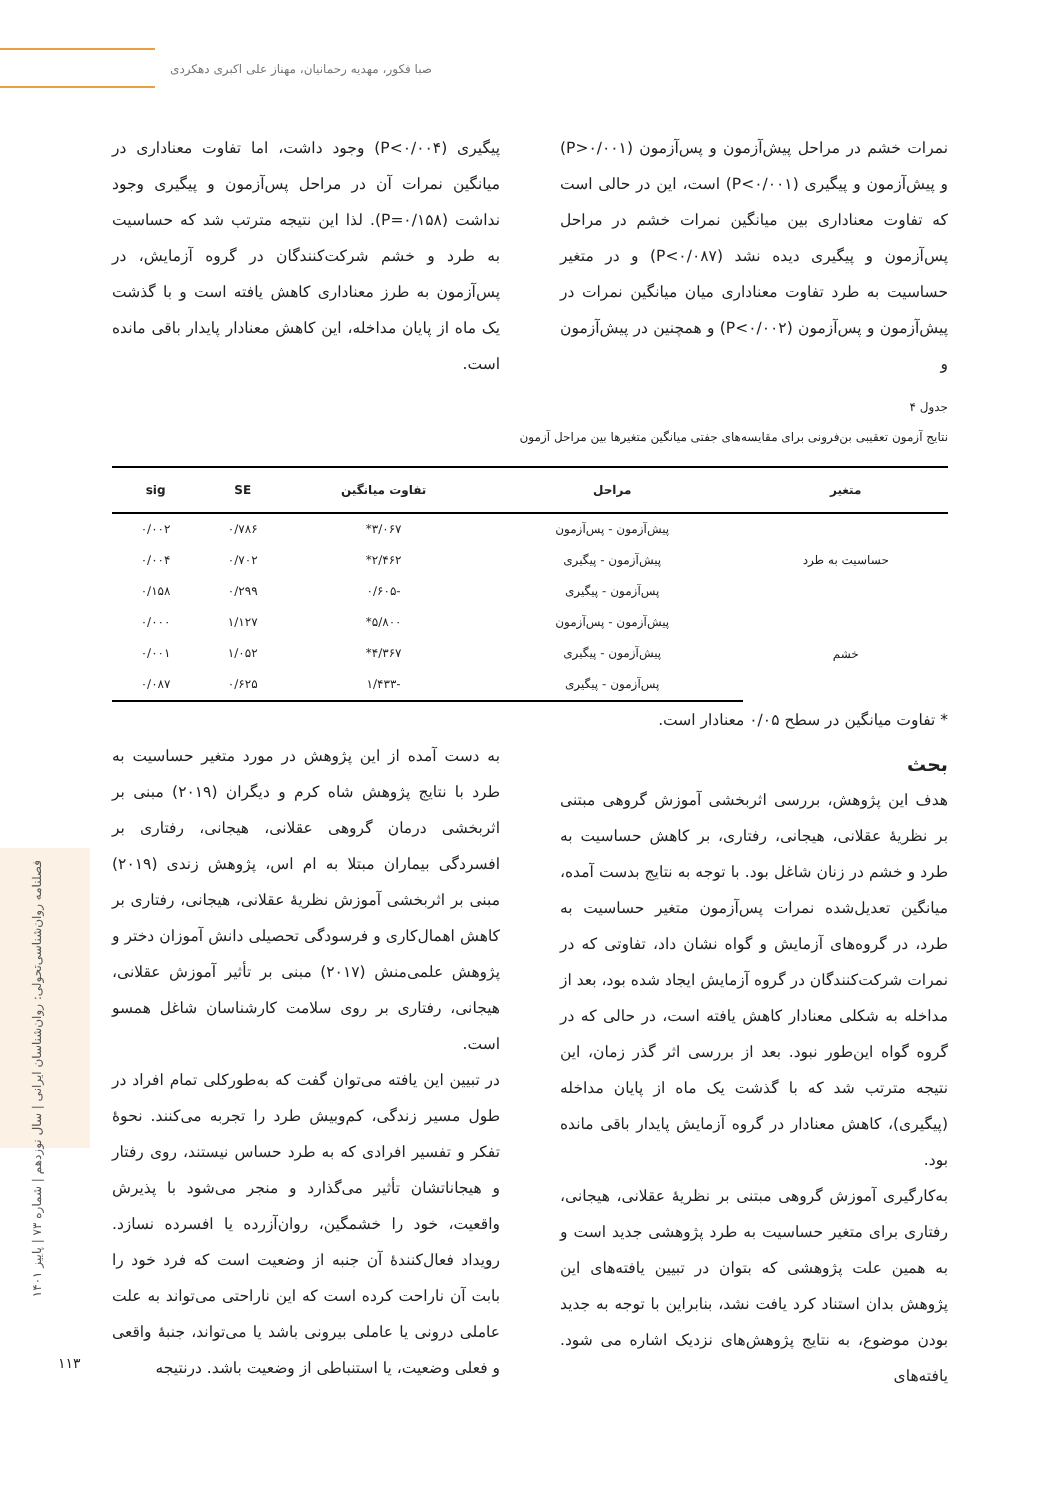صبا فکور، مهدیه رحمانیان، مهناز علی اکبری دهکردی
فصلنامه روان‌شناسی‌تحولی: روان‌شناسان ایرانی | سال نوزدهم | شماره ۷۳ | پاییز ۱۴۰۱
۱۱۳
نمرات خشم در مراحل پیش‌آزمون و پس‌آزمون (P>۰/۰۰۱) و پیش‌آزمون و پیگیری (P<۰/۰۰۱) است، این در حالی است که تفاوت معناداری بین میانگین نمرات خشم در مراحل پس‌آزمون و پیگیری دیده نشد (P<۰/۰۸۷) و در متغیر حساسیت به طرد تفاوت معناداری میان میانگین نمرات در پیش‌آزمون و پس‌آزمون (P<۰/۰۰۲) و همچنین در پیش‌آزمون و
پیگیری (P<۰/۰۰۴) وجود داشت، اما تفاوت معناداری در میانگین نمرات آن در مراحل پس‌آزمون و پیگیری وجود نداشت (P=۰/۱۵۸). لذا این نتیجه مترتب شد که حساسیت به طرد و خشم شرکت‌کنندگان در گروه آزمایش، در پس‌آزمون به طرز معناداری کاهش یافته است و با گذشت یک ماه از پایان مداخله، این کاهش معنادار پایدار باقی مانده است.
جدول ۴
نتایج آزمون تعقیبی بن‌فرونی برای مقایسه‌های جفتی میانگین متغیرها بین مراحل آزمون
| متغیر | مراحل | تفاوت میانگین | SE | sig |
| --- | --- | --- | --- | --- |
| حساسیت به طرد | پیش‌آزمون - پس‌آزمون | ۳/۰۶۷* | ۰/۷۸۶ | ۰/۰۰۲ |
| | پیش‌آزمون - پیگیری | ۲/۴۶۲* | ۰/۷۰۲ | ۰/۰۰۴ |
| | پس‌آزمون - پیگیری | -۰/۶۰۵ | ۰/۲۹۹ | ۰/۱۵۸ |
| خشم | پیش‌آزمون - پس‌آزمون | ۵/۸۰۰* | ۱/۱۲۷ | ۰/۰۰۰ |
| | پیش‌آزمون - پیگیری | ۴/۳۶۷* | ۱/۰۵۲ | ۰/۰۰۱ |
| | پس‌آزمون - پیگیری | -۱/۴۳۳ | ۰/۶۲۵ | ۰/۰۸۷ |
* تفاوت میانگین در سطح ۰/۰۵ معنادار است.
بحث
هدف این پژوهش، بررسی اثربخشی آموزش گروهی مبتنی بر نظریهٔ عقلانی، هیجانی، رفتاری، بر کاهش حساسیت به طرد و خشم در زنان شاغل بود. با توجه به نتایج بدست آمده، میانگین تعدیل‌شده نمرات پس‌آزمون متغیر حساسیت به طرد، در گروه‌های آزمایش و گواه نشان داد، تفاوتی که در نمرات شرکت‌کنندگان در گروه آزمایش ایجاد شده بود، بعد از مداخله به شکلی معنادار کاهش یافته است، در حالی که در گروه گواه این‌طور نبود. بعد از بررسی اثر گذر زمان، این نتیجه مترتب شد که با گذشت یک ماه از پایان مداخله (پیگیری)، کاهش معنادار در گروه آزمایش پایدار باقی مانده بود.
به‌کارگیری آموزش گروهی مبتنی بر نظریهٔ عقلانی، هیجانی، رفتاری برای متغیر حساسیت به طرد پژوهشی جدید است و به همین علت پژوهشی که بتوان در تبیین یافته‌های این پژوهش بدان استناد کرد یافت نشد، بنابراین با توجه به جدید بودن موضوع، به نتایج پژوهش‌های نزدیک اشاره می شود. یافته‌های
به دست آمده از این پژوهش در مورد متغیر حساسیت به طرد با نتایج پژوهش شاه کرم و دیگران (۲۰۱۹) مبنی بر اثربخشی درمان گروهی عقلانی، هیجانی، رفتاری بر افسردگی بیماران مبتلا به ام اس، پژوهش زندی (۲۰۱۹) مبنی بر اثربخشی آموزش نظریهٔ عقلانی، هیجانی، رفتاری بر کاهش اهمال‌کاری و فرسودگی تحصیلی دانش آموزان دختر و پژوهش علمی‌منش (۲۰۱۷) مبنی بر تأثیر آموزش عقلانی، هیجانی، رفتاری بر روی سلامت کارشناسان شاغل همسو است.
در تبیین این یافته می‌توان گفت که به‌طورکلی تمام افراد در طول مسیر زندگی، کم‌وبیش طرد را تجربه می‌کنند. نحوهٔ تفکر و تفسیر افرادی که به طرد حساس نیستند، روی رفتار و هیجاناتشان تأثیر می‌گذارد و منجر می‌شود با پذیرش واقعیت، خود را خشمگین، روان‌آزرده یا افسرده نسازد. رویداد فعال‌کنندهٔ آن جنبه از وضعیت است که فرد خود را بابت آن ناراحت کرده است که این ناراحتی می‌تواند به علت عاملی درونی یا عاملی بیرونی باشد یا می‌تواند، جنبهٔ واقعی و فعلی وضعیت، یا استنباطی از وضعیت باشد. درنتیجه